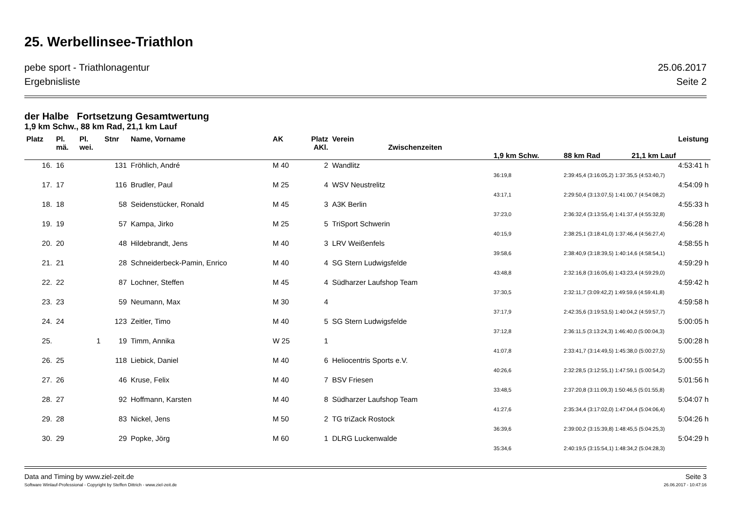25. Werbellinsee-Triathlon
pebe sport - Triathlonagentur 25.06.2017
Ergebnisliste Seite 2
der Halbe Fortsetzung Gesamtwertung
1,9 km Schw., 88 km Rad, 21,1 km Lauf
| Platz | Pl. mä. | Pl. wei. | Stnr | Name, Vorname | AK | Platz AKl. | Verein Zwischenzeiten | | Leistung | |
| --- | --- | --- | --- | --- | --- | --- | --- | --- | --- | --- |
| | | | | | | | | 1,9 km Schw. | 88 km Rad | 21,1 km Lauf |
| 16. | 16 | | 131 | Fröhlich, André | M 40 | 2 | Wandlitz | | | 4:53:41 h |
| | | | | | | | | 36:19,8 | 2:39:45,4 (3:16:05,2) 1:37:35,5 (4:53:40,7) | |
| 17. | 17 | | 116 | Brudler, Paul | M 25 | 4 | WSV Neustrelitz | | | 4:54:09 h |
| | | | | | | | | 43:17,1 | 2:29:50,4 (3:13:07,5) 1:41:00,7 (4:54:08,2) | |
| 18. | 18 | | 58 | Seidenstücker, Ronald | M 45 | 3 | A3K Berlin | | | 4:55:33 h |
| | | | | | | | | 37:23,0 | 2:36:32,4 (3:13:55,4) 1:41:37,4 (4:55:32,8) | |
| 19. | 19 | | 57 | Kampa, Jirko | M 25 | 5 | TriSport Schwerin | | | 4:56:28 h |
| | | | | | | | | 40:15,9 | 2:38:25,1 (3:18:41,0) 1:37:46,4 (4:56:27,4) | |
| 20. | 20 | | 48 | Hildebrandt, Jens | M 40 | 3 | LRV Weißenfels | | | 4:58:55 h |
| | | | | | | | | 39:58,6 | 2:38:40,9 (3:18:39,5) 1:40:14,6 (4:58:54,1) | |
| 21. | 21 | | 28 | Schneiderbeck-Pamin, Enrico | M 40 | 4 | SG Stern Ludwigsfelde | | | 4:59:29 h |
| | | | | | | | | 43:48,8 | 2:32:16,8 (3:16:05,6) 1:43:23,4 (4:59:29,0) | |
| 22. | 22 | | 87 | Lochner, Steffen | M 45 | 4 | Südharzer Laufshop Team | | | 4:59:42 h |
| | | | | | | | | 37:30,5 | 2:32:11,7 (3:09:42,2) 1:49:59,6 (4:59:41,8) | |
| 23. | 23 | | 59 | Neumann, Max | M 30 | 4 | | | | 4:59:58 h |
| | | | | | | | | 37:17,9 | 2:42:35,6 (3:19:53,5) 1:40:04,2 (4:59:57,7) | |
| 24. | 24 | | 123 | Zeitler, Timo | M 40 | 5 | SG Stern Ludwigsfelde | | | 5:00:05 h |
| | | | | | | | | 37:12,8 | 2:36:11,5 (3:13:24,3) 1:46:40,0 (5:00:04,3) | |
| 25. | | 1 | 19 | Timm, Annika | W 25 | 1 | | | | 5:00:28 h |
| | | | | | | | | 41:07,8 | 2:33:41,7 (3:14:49,5) 1:45:38,0 (5:00:27,5) | |
| 26. | 25 | | 118 | Liebick, Daniel | M 40 | 6 | Heliocentris Sports e.V. | | | 5:00:55 h |
| | | | | | | | | 40:26,6 | 2:32:28,5 (3:12:55,1) 1:47:59,1 (5:00:54,2) | |
| 27. | 26 | | 46 | Kruse, Felix | M 40 | 7 | BSV Friesen | | | 5:01:56 h |
| | | | | | | | | 33:48,5 | 2:37:20,8 (3:11:09,3) 1:50:46,5 (5:01:55,8) | |
| 28. | 27 | | 92 | Hoffmann, Karsten | M 40 | 8 | Südharzer Laufshop Team | | | 5:04:07 h |
| | | | | | | | | 41:27,6 | 2:35:34,4 (3:17:02,0) 1:47:04,4 (5:04:06,4) | |
| 29. | 28 | | 83 | Nickel, Jens | M 50 | 2 | TG triZack Rostock | | | 5:04:26 h |
| | | | | | | | | 36:39,6 | 2:39:00,2 (3:15:39,8) 1:48:45,5 (5:04:25,3) | |
| 30. | 29 | | 29 | Popke, Jörg | M 60 | 1 | DLRG Luckenwalde | | | 5:04:29 h |
| | | | | | | | | 35:34,6 | 2:40:19,5 (3:15:54,1) 1:48:34,2 (5:04:28,3) | |
Data and Timing by www.ziel-zeit.de Seite 3
Software Winlauf-Professional - Copyright by Steffen Dittrich - www.ziel-zeit.de 26.06.2017 - 10:47:16